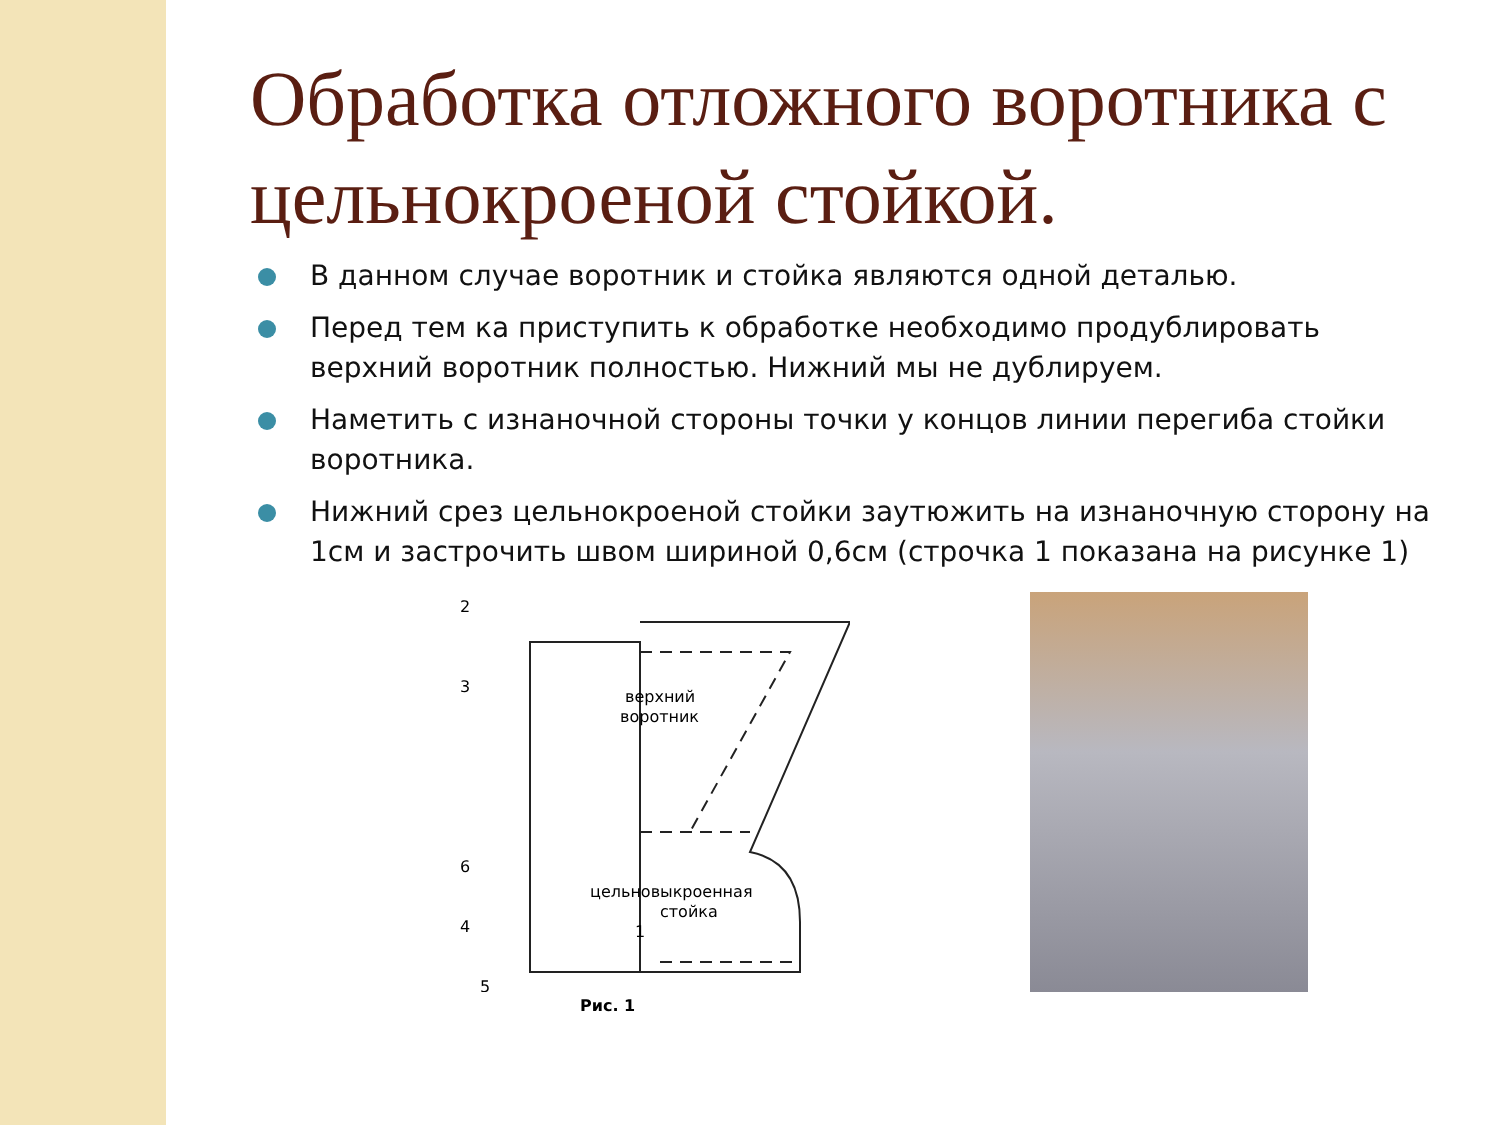Обработка отложного воротника с цельнокроеной стойкой.
В данном случае воротник и стойка являются одной деталью.
Перед тем ка приступить к обработке необходимо продублировать верхний воротник полностью. Нижний мы не дублируем.
Наметить с изнаночной стороны точки у концов линии перегиба стойки воротника.
Нижний срез цельнокроеной стойки заутюжить на изнаночную сторону на 1см и застрочить швом шириной 0,6см (строчка 1 показана на рисунке 1)
2
3
верхний
воротник
6
цельновыкроенная
стойка
4
1
5
Рис. 1